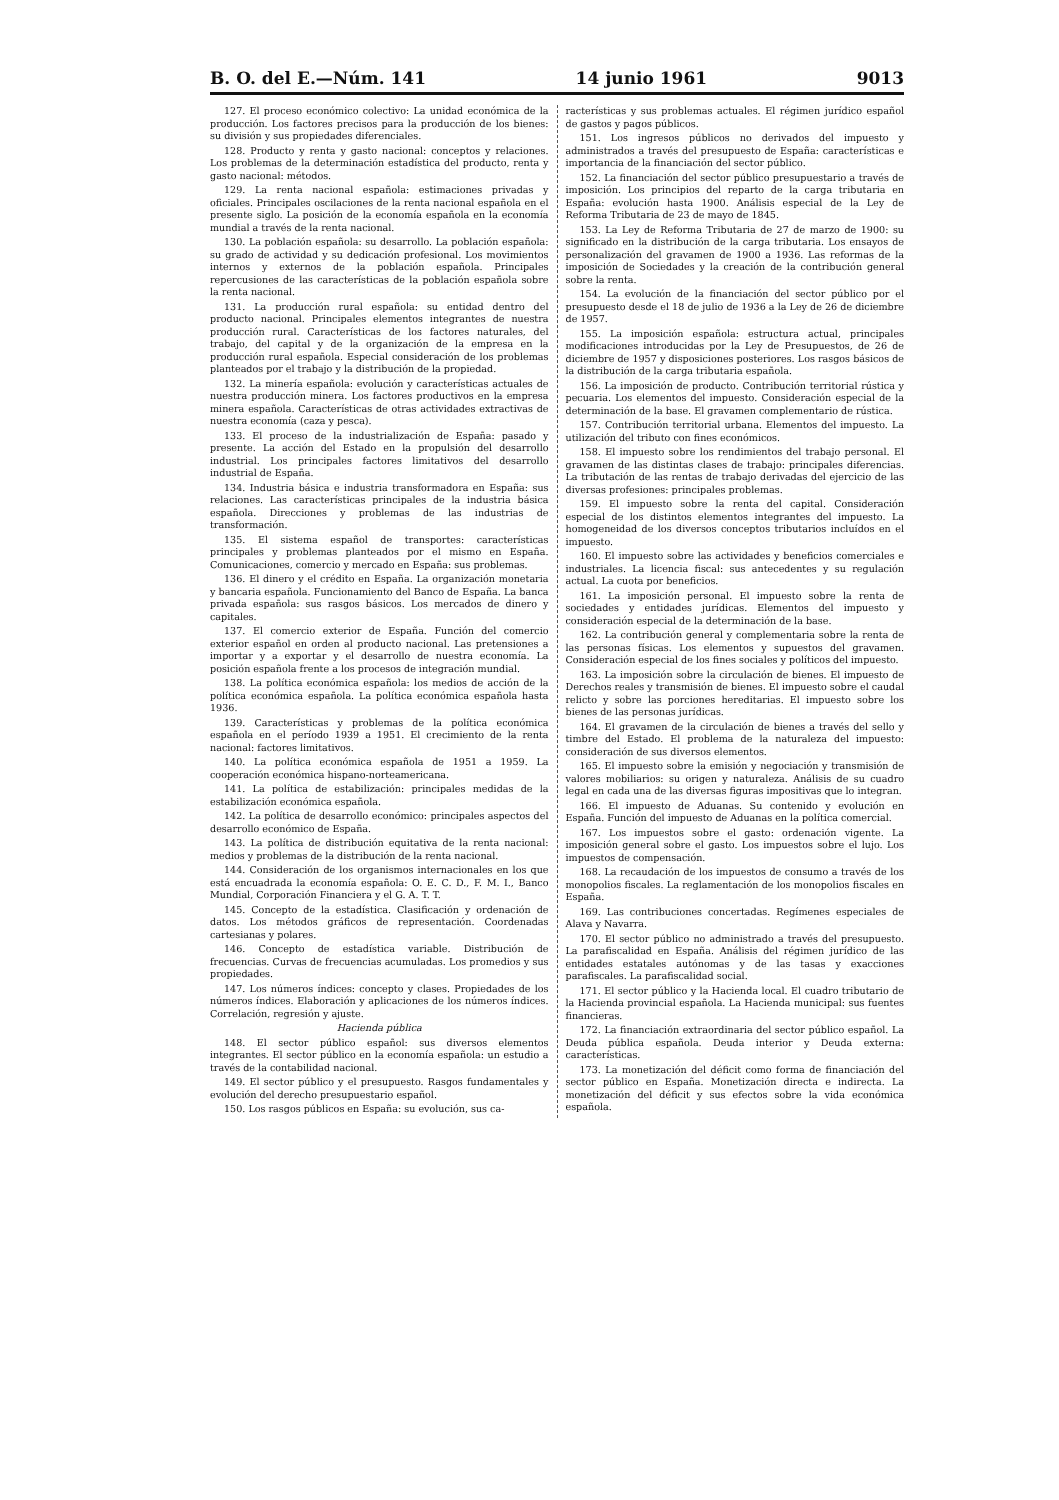B. O. del E.—Núm. 141 14 junio 1961 9013
127. El proceso económico colectivo: La unidad económica de la producción. Los factores precisos para la producción de los bienes: su división y sus propiedades diferenciales.
128. Producto y renta y gasto nacional: conceptos y relaciones. Los problemas de la determinación estadística del producto, renta y gasto nacional: métodos.
129. La renta nacional española: estimaciones privadas y oficiales. Principales oscilaciones de la renta nacional española en el presente siglo. La posición de la economía española en la economía mundial a través de la renta nacional.
130. La población española: su desarrollo. La población española: su grado de actividad y su dedicación profesional. Los movimientos internos y externos de la población española. Principales repercusiones de las características de la población española sobre la renta nacional.
131. La producción rural española: su entidad dentro del producto nacional. Principales elementos integrantes de nuestra producción rural. Características de los factores naturales, del trabajo, del capital y de la organización de la empresa en la producción rural española. Especial consideración de los problemas planteados por el trabajo y la distribución de la propiedad.
132. La minería española: evolución y características actuales de nuestra producción minera. Los factores productivos en la empresa minera española. Características de otras actividades extractivas de nuestra economía (caza y pesca).
133. El proceso de la industrialización de España: pasado y presente. La acción del Estado en la propulsión del desarrollo industrial. Los principales factores limitativos del desarrollo industrial de España.
134. Industria básica e industria transformadora en España: sus relaciones. Las características principales de la industria básica española. Direcciones y problemas de las industrias de transformación.
135. El sistema español de transportes: características principales y problemas planteados por el mismo en España. Comunicaciones, comercio y mercado en España: sus problemas.
136. El dinero y el crédito en España. La organización monetaria y bancaria española. Funcionamiento del Banco de España. La banca privada española: sus rasgos básicos. Los mercados de dinero y capitales.
137. El comercio exterior de España. Función del comercio exterior español en orden al producto nacional. Las pretensiones a importar y a exportar y el desarrollo de nuestra economía. La posición española frente a los procesos de integración mundial.
138. La política económica española: los medios de acción de la política económica española. La política económica española hasta 1936.
139. Características y problemas de la política económica española en el período 1939 a 1951. El crecimiento de la renta nacional: factores limitativos.
140. La política económica española de 1951 a 1959. La cooperación económica hispano-norteamericana.
141. La política de estabilización: principales medidas de la estabilización económica española.
142. La política de desarrollo económico: principales aspectos del desarrollo económico de España.
143. La política de distribución equitativa de la renta nacional: medios y problemas de la distribución de la renta nacional.
144. Consideración de los organismos internacionales en los que está encuadrada la economía española: O. E. C. D., F. M. I., Banco Mundial, Corporación Financiera y el G. A. T. T.
145. Concepto de la estadística. Clasificación y ordenación de datos. Los métodos gráficos de representación. Coordenadas cartesianas y polares.
146. Concepto de estadística variable. Distribución de frecuencias. Curvas de frecuencias acumuladas. Los promedios y sus propiedades.
147. Los números índices: concepto y clases. Propiedades de los números índices. Elaboración y aplicaciones de los números índices. Correlación, regresión y ajuste.
Hacienda pública
148. El sector público español: sus diversos elementos integrantes. El sector público en la economía española: un estudio a través de la contabilidad nacional.
149. El sector público y el presupuesto. Rasgos fundamentales y evolución del derecho presupuestario español.
150. Los rasgos públicos en España: su evolución, sus ca-
racterísticas y sus problemas actuales. El régimen jurídico español de gastos y pagos públicos.
151. Los ingresos públicos no derivados del impuesto y administrados a través del presupuesto de España: características e importancia de la financiación del sector público.
152. La financiación del sector público presupuestario a través de imposición. Los principios del reparto de la carga tributaria en España: evolución hasta 1900. Análisis especial de la Ley de Reforma Tributaria de 23 de mayo de 1845.
153. La Ley de Reforma Tributaria de 27 de marzo de 1900: su significado en la distribución de la carga tributaria. Los ensayos de personalización del gravamen de 1900 a 1936. Las reformas de la imposición de Sociedades y la creación de la contribución general sobre la renta.
154. La evolución de la financiación del sector público por el presupuesto desde el 18 de julio de 1936 a la Ley de 26 de diciembre de 1957.
155. La imposición española: estructura actual, principales modificaciones introducidas por la Ley de Presupuestos, de 26 de diciembre de 1957 y disposiciones posteriores. Los rasgos básicos de la distribución de la carga tributaria española.
156. La imposición de producto. Contribución territorial rústica y pecuaria. Los elementos del impuesto. Consideración especial de la determinación de la base. El gravamen complementario de rústica.
157. Contribución territorial urbana. Elementos del impuesto. La utilización del tributo con fines económicos.
158. El impuesto sobre los rendimientos del trabajo personal. El gravamen de las distintas clases de trabajo: principales diferencias. La tributación de las rentas de trabajo derivadas del ejercicio de las diversas profesiones: principales problemas.
159. El impuesto sobre la renta del capital. Consideración especial de los distintos elementos integrantes del impuesto. La homogeneidad de los diversos conceptos tributarios incluídos en el impuesto.
160. El impuesto sobre las actividades y beneficios comerciales e industriales. La licencia fiscal: sus antecedentes y su regulación actual. La cuota por beneficios.
161. La imposición personal. El impuesto sobre la renta de sociedades y entidades jurídicas. Elementos del impuesto y consideración especial de la determinación de la base.
162. La contribución general y complementaria sobre la renta de las personas físicas. Los elementos y supuestos del gravamen. Consideración especial de los fines sociales y políticos del impuesto.
163. La imposición sobre la circulación de bienes. El impuesto de Derechos reales y transmisión de bienes. El impuesto sobre el caudal relicto y sobre las porciones hereditarias. El impuesto sobre los bienes de las personas jurídicas.
164. El gravamen de la circulación de bienes a través del sello y timbre del Estado. El problema de la naturaleza del impuesto: consideración de sus diversos elementos.
165. El impuesto sobre la emisión y negociación y transmisión de valores mobiliarios: su origen y naturaleza. Análisis de su cuadro legal en cada una de las diversas figuras impositivas que lo integran.
166. El impuesto de Aduanas. Su contenido y evolución en España. Función del impuesto de Aduanas en la política comercial.
167. Los impuestos sobre el gasto: ordenación vigente. La imposición general sobre el gasto. Los impuestos sobre el lujo. Los impuestos de compensación.
168. La recaudación de los impuestos de consumo a través de los monopolios fiscales. La reglamentación de los monopolios fiscales en España.
169. Las contribuciones concertadas. Regímenes especiales de Alava y Navarra.
170. El sector público no administrado a través del presupuesto. La parafiscalidad en España. Análisis del régimen jurídico de las entidades estatales autónomas y de las tasas y exacciones parafiscales. La parafiscalidad social.
171. El sector público y la Hacienda local. El cuadro tributario de la Hacienda provincial española. La Hacienda municipal: sus fuentes financieras.
172. La financiación extraordinaria del sector público español. La Deuda pública española. Deuda interior y Deuda externa: características.
173. La monetización del déficit como forma de financiación del sector público en España. Monetización directa e indirecta. La monetización del déficit y sus efectos sobre la vida económica española.